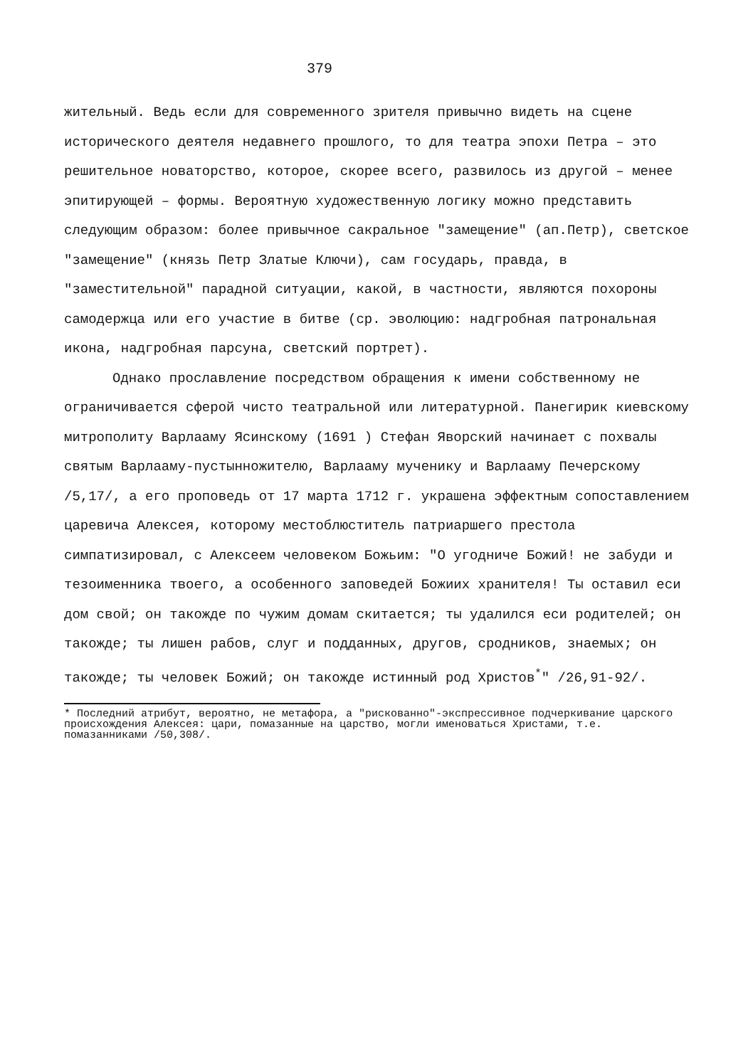379
жительный. Ведь если для современного зрителя привычно видеть на сцене исторического деятеля недавнего прошлого, то для театра эпохи Петра – это решительное новаторство, которое, скорее всего, развилось из другой – менее эпитирующей – формы. Вероятную художественную логику можно представить следующим образом: более привычное сакральное "замещение" (ап.Петр), светское "замещение" (князь Петр Златые Ключи), сам государь, правда, в "заместительной" парадной ситуации, какой, в частности, являются похороны самодержца или его участие в битве (ср. эволюцию: надгробная патрональная икона, надгробная парсуна, светский портрет).
Однако прославление посредством обращения к имени собственному не ограничивается сферой чисто театральной или литературной. Панегирик киевскому митрополиту Варлааму Ясинскому (1691 ) Стефан Яворский начинает с похвалы святым Варлааму-пустынножителю, Варлааму мученику и Варлааму Печерскому /5,17/, а его проповедь от 17 марта 1712 г. украшена эффектным сопоставлением царевича Алексея, которому местоблюститель патриаршего престола симпатизировал, с Алексеем человеком Божьим: "О угодниче Божий! не забуди и тезоименника твоего, а особенного заповедей Божиих хранителя! Ты оставил еси дом свой; он такожде по чужим домам скитается; ты удалился еси родителей; он такожде; ты лишен рабов, слуг и подданных, другов, сродников, знаемых; он такожде; ты человек Божий; он такожде истинный род Христов<sup>*</sup>" /26,91-92/.
* Последний атрибут, вероятно, не метафора, а "рискованно"-экспрессивное подчеркивание царского происхождения Алексея: цари, помазанные на царство, могли именоваться Христами, т.е. помазанниками /50,308/.